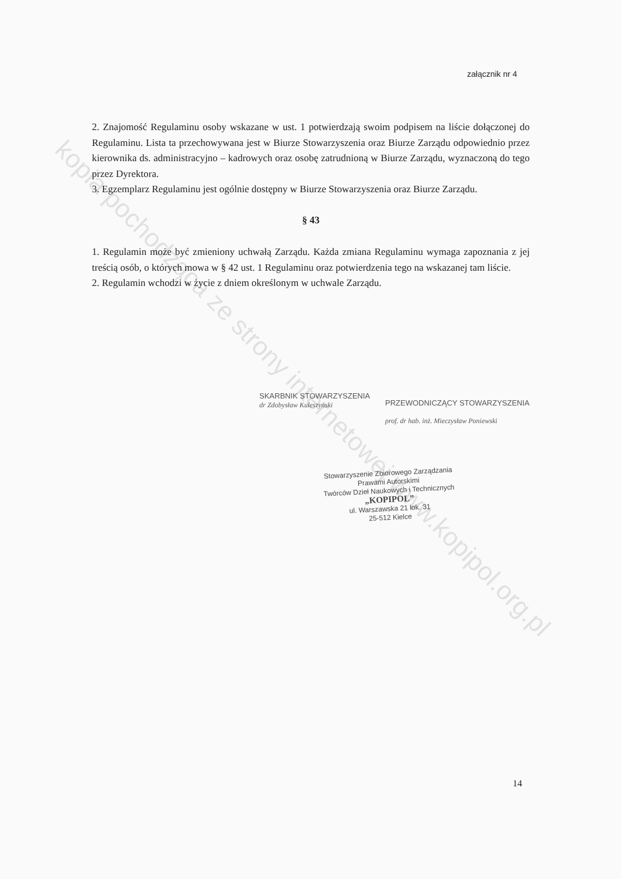załącznik nr 4
2. Znajomość Regulaminu osoby wskazane w ust. 1 potwierdzają swoim podpisem na liście dołączonej do Regulaminu. Lista ta przechowywana jest w Biurze Stowarzyszenia oraz Biurze Zarządu odpowiednio przez kierownika ds. administracyjno – kadrowych oraz osobę zatrudnioną w Biurze Zarządu, wyznaczoną do tego przez Dyrektora.
3. Egzemplarz Regulaminu jest ogólnie dostępny w Biurze Stowarzyszenia oraz Biurze Zarządu.
§ 43
1. Regulamin może być zmieniony uchwałą Zarządu. Każda zmiana Regulaminu wymaga zapoznania z jej treścią osób, o których mowa w § 42 ust. 1 Regulaminu oraz potwierdzenia tego na wskazanej tam liście.
2. Regulamin wchodzi w życie z dniem określonym w uchwale Zarządu.
SKARBNIK STOWARZYSZENIA
dr Zdobysław Kuleszyński
PRZEWODNICZĄCY STOWARZYSZENIA
prof. dr hab. inż. Mieczysław Poniewski
Stowarzyszenie Zbiorowego Zarządzania
Prawami Autorskimi
Twórców Dzieł Naukowych i Technicznych
„KOPIPOL”
ul. Warszawska 21 lok. 31
25-512 Kielce
kopia pochodząca ze strony internetowej www.kopipol.org.pl
14